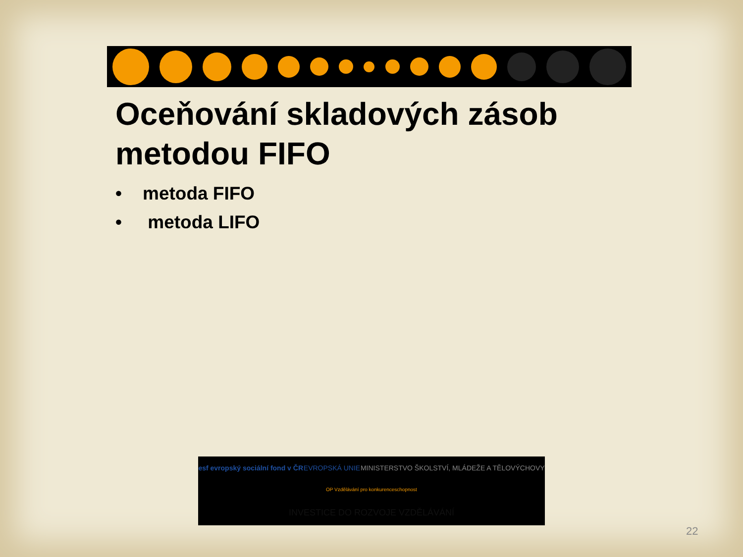Oceňování skladových zásob
metodou FIFO
• metoda FIFO
• metoda LIFO
esf evropský sociální fond v ČR EVROPSKÁ UNIE MINISTERSTVO ŠKOLSTVÍ, MLÁDEŽE A TĚLOVÝCHOVY OP Vzdělávání pro konkurenceschopnost INVESTICE DO ROZVOJE VZDĚLÁVÁNÍ
22